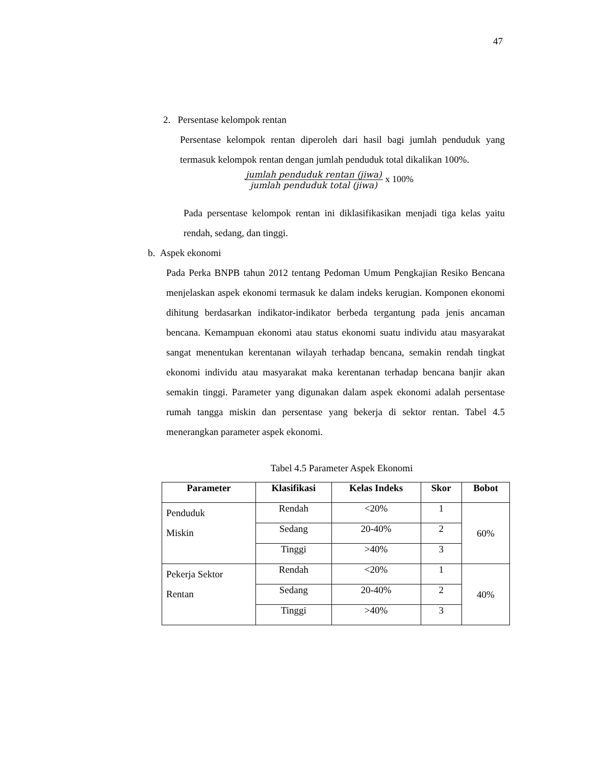47
2. Persentase kelompok rentan
Persentase kelompok rentan diperoleh dari hasil bagi jumlah penduduk yang termasuk kelompok rentan dengan jumlah penduduk total dikalikan 100%.
jumlah penduduk rentan (jiwa)
jumlah penduduk total (jiwa)
x 100%
Pada persentase kelompok rentan ini diklasifikasikan menjadi tiga kelas yaitu rendah, sedang, dan tinggi.
b. Aspek ekonomi
Pada Perka BNPB tahun 2012 tentang Pedoman Umum Pengkajian Resiko Bencana menjelaskan aspek ekonomi termasuk ke dalam indeks kerugian. Komponen ekonomi dihitung berdasarkan indikator-indikator berbeda tergantung pada jenis ancaman bencana. Kemampuan ekonomi atau status ekonomi suatu individu atau masyarakat sangat menentukan kerentanan wilayah terhadap bencana, semakin rendah tingkat ekonomi individu atau masyarakat maka kerentanan terhadap bencana banjir akan semakin tinggi. Parameter yang digunakan dalam aspek ekonomi adalah persentase rumah tangga miskin dan persentase yang bekerja di sektor rentan. Tabel 4.5 menerangkan parameter aspek ekonomi.
Tabel 4.5 Parameter Aspek Ekonomi
| Parameter | Klasifikasi | Kelas Indeks | Skor | Bobot |
| --- | --- | --- | --- | --- |
| Penduduk Miskin | Rendah | <20% | 1 | 60% |
| | Sedang | 20-40% | 2 | |
| | Tinggi | >40% | 3 | |
| Pekerja Sektor Rentan | Rendah | <20% | 1 | 40% |
| | Sedang | 20-40% | 2 | |
| | Tinggi | >40% | 3 | |